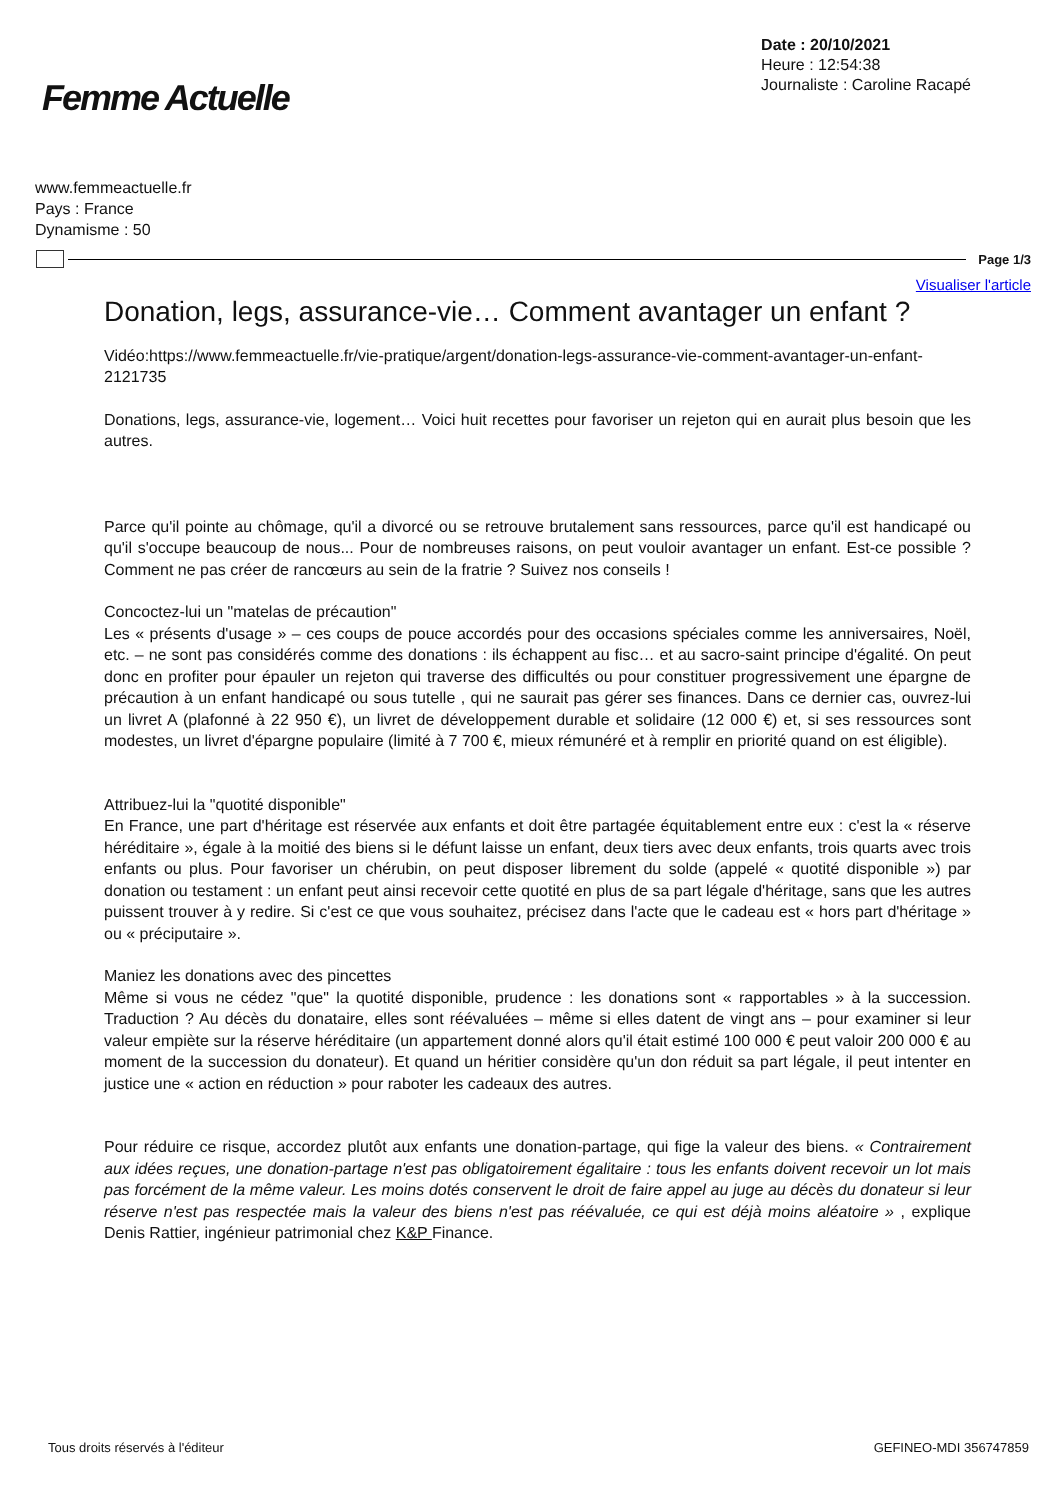Femme Actuelle
Date : 20/10/2021
Heure : 12:54:38
Journaliste : Caroline Racapé
www.femmeactuelle.fr
Pays : France
Dynamisme : 50
Page 1/3
Visualiser l'article
Donation, legs, assurance-vie… Comment avantager un enfant ?
Vidéo:https://www.femmeactuelle.fr/vie-pratique/argent/donation-legs-assurance-vie-comment-avantager-un-enfant-2121735
Donations, legs, assurance-vie, logement… Voici huit recettes pour favoriser un rejeton qui en aurait plus besoin que les autres.
Parce qu'il pointe au chômage, qu'il a divorcé ou se retrouve brutalement sans ressources, parce qu'il est handicapé ou qu'il s'occupe beaucoup de nous... Pour de nombreuses raisons, on peut vouloir avantager un enfant. Est-ce possible ? Comment ne pas créer de rancœurs au sein de la fratrie ? Suivez nos conseils !
Concoctez-lui un "matelas de précaution"
Les « présents d'usage » – ces coups de pouce accordés pour des occasions spéciales comme les anniversaires, Noël, etc. – ne sont pas considérés comme des donations : ils échappent au fisc… et au sacro-saint principe d'égalité. On peut donc en profiter pour épauler un rejeton qui traverse des difficultés ou pour constituer progressivement une épargne de précaution à un enfant handicapé ou sous tutelle , qui ne saurait pas gérer ses finances. Dans ce dernier cas, ouvrez-lui un livret A (plafonné à 22 950 €), un livret de développement durable et solidaire (12 000 €) et, si ses ressources sont modestes, un livret d'épargne populaire (limité à 7 700 €, mieux rémunéré et à remplir en priorité quand on est éligible).
Attribuez-lui la "quotité disponible"
En France, une part d'héritage est réservée aux enfants et doit être partagée équitablement entre eux : c'est la « réserve héréditaire », égale à la moitié des biens si le défunt laisse un enfant, deux tiers avec deux enfants, trois quarts avec trois enfants ou plus. Pour favoriser un chérubin, on peut disposer librement du solde (appelé « quotité disponible ») par donation ou testament : un enfant peut ainsi recevoir cette quotité en plus de sa part légale d'héritage, sans que les autres puissent trouver à y redire. Si c'est ce que vous souhaitez, précisez dans l'acte que le cadeau est « hors part d'héritage » ou « préciputaire ».
Maniez les donations avec des pincettes
Même si vous ne cédez "que" la quotité disponible, prudence : les donations sont « rapportables » à la succession. Traduction ? Au décès du donataire, elles sont réévaluées – même si elles datent de vingt ans – pour examiner si leur valeur empiète sur la réserve héréditaire (un appartement donné alors qu'il était estimé 100 000 € peut valoir 200 000 € au moment de la succession du donateur). Et quand un héritier considère qu'un don réduit sa part légale, il peut intenter en justice une « action en réduction » pour raboter les cadeaux des autres.
Pour réduire ce risque, accordez plutôt aux enfants une donation-partage, qui fige la valeur des biens. « Contrairement aux idées reçues, une donation-partage n'est pas obligatoirement égalitaire : tous les enfants doivent recevoir un lot mais pas forcément de la même valeur. Les moins dotés conservent le droit de faire appel au juge au décès du donateur si leur réserve n'est pas respectée mais la valeur des biens n'est pas réévaluée, ce qui est déjà moins aléatoire » , explique Denis Rattier, ingénieur patrimonial chez K&P Finance.
Tous droits réservés à l'éditeur GEFINEO-MDI 356747859